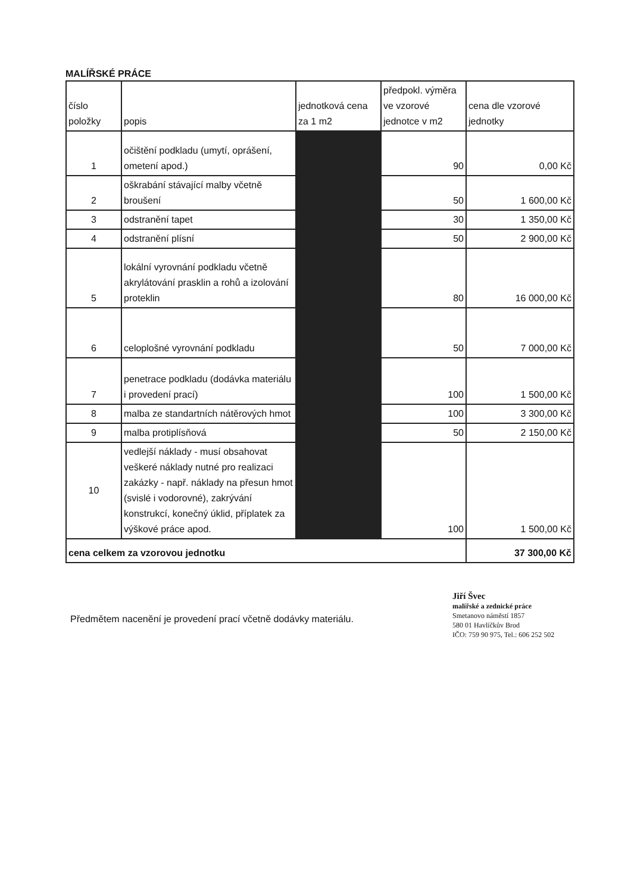MALÍŘSKÉ PRÁCE
| číslo položky | popis | jednotková cena za 1 m2 | předpokl. výměra ve vzorové jednotce v m2 | cena dle vzorové jednotky |
| --- | --- | --- | --- | --- |
| 1 | očištění podkladu (umytí, oprášení, ometení apod.) | | 90 | 0,00 Kč |
| 2 | oškrabání stávající malby včetně broušení | | 50 | 1 600,00 Kč |
| 3 | odstranění tapet | | 30 | 1 350,00 Kč |
| 4 | odstranění plísní | | 50 | 2 900,00 Kč |
| 5 | lokální vyrovnání podkladu včetně akrylátování prasklin a rohů a izolování proteklin | | 80 | 16 000,00 Kč |
| 6 | celoplošné vyrovnání podkladu | | 50 | 7 000,00 Kč |
| 7 | penetrace podkladu (dodávka materiálu i provedení prací) | | 100 | 1 500,00 Kč |
| 8 | malba ze standartních nátěrových hmot | | 100 | 3 300,00 Kč |
| 9 | malba protiplísňová | | 50 | 2 150,00 Kč |
| 10 | vedlejší náklady - musí obsahovat veškeré náklady nutné pro realizaci zakázky - např. náklady na přesun hmot (svislé i vodorovné), zakrývání konstrukcí, konečný úklid, příplatek za výškové práce apod. | | 100 | 1 500,00 Kč |
| cena celkem za vzorovou jednotku | | | | 37 300,00 Kč |
Předmětem nacenění je provedení prací včetně dodávky materiálu.
Jiří Švec
malířské a zednické práce
Smetanovo náměstí 1857
580 01 Havlíčkův Brod
IČO: 759 90 975, Tel.: 606 252 502